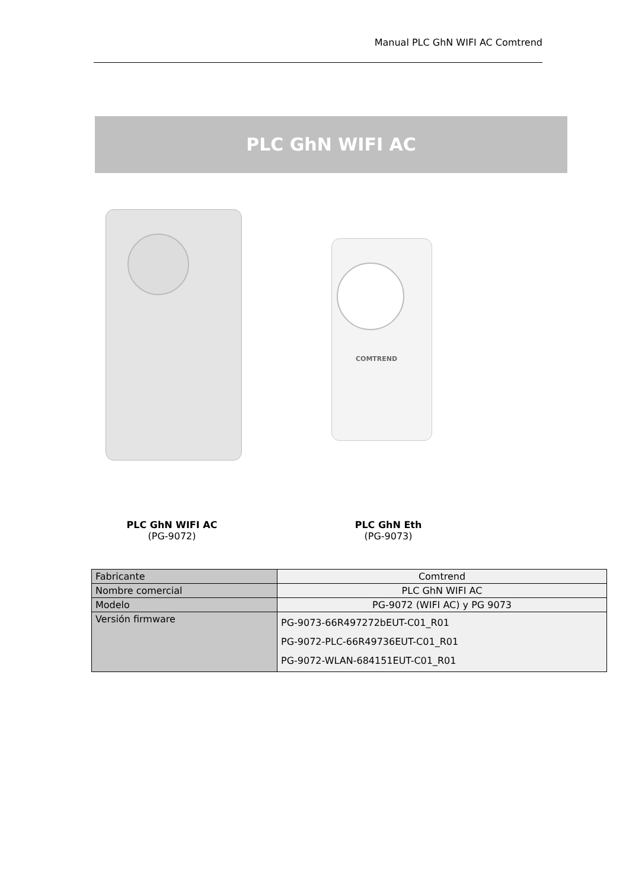Manual PLC GhN WIFI AC Comtrend
PLC GhN WIFI AC
COMTREND
PLC GhN WIFI AC
(PG-9072)
PLC GhN Eth
(PG-9073)
| Fabricante | Comtrend |
| Nombre comercial | PLC GhN WIFI AC |
| Modelo | PG-9072 (WIFI AC) y PG 9073 |
| Versión firmware | PG-9073-66R497272bEUT-C01_R01 PG-9072-PLC-66R49736EUT-C01_R01 PG-9072-WLAN-684151EUT-C01_R01 |